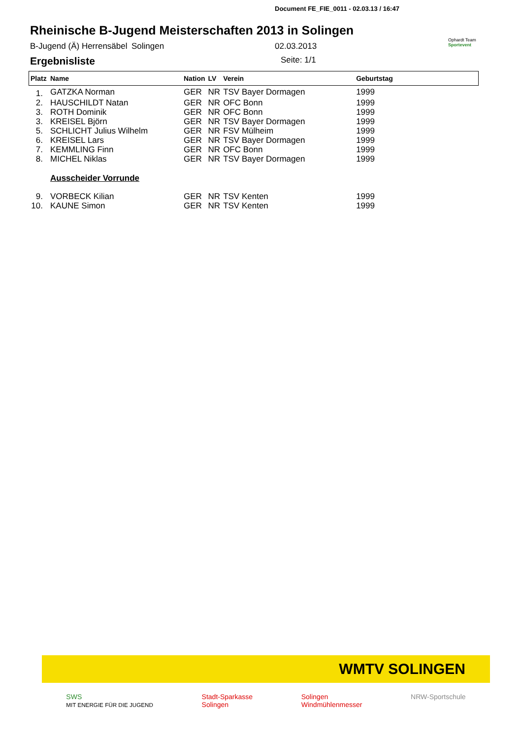Document FE_FIE_0011 - 02.03.13 / 16:47
Rheinische B-Jugend Meisterschaften 2013 in Solingen
Ophardt Team
Sportevent
B-Jugend (Ä) Herrensäbel Solingen 02.03.2013
Ergebnisliste Seite: 1/1
| Platz | Name | Nation | LV | Verein | Geburtstag |
| --- | --- | --- | --- | --- | --- |
| 1. | GATZKA Norman | GER | NR | TSV Bayer Dormagen | 1999 |
| 2. | HAUSCHILDT Natan | GER | NR | OFC Bonn | 1999 |
| 3. | ROTH Dominik | GER | NR | OFC Bonn | 1999 |
| 3. | KREISEL Björn | GER | NR | TSV Bayer Dormagen | 1999 |
| 5. | SCHLICHT Julius Wilhelm | GER | NR | FSV Mülheim | 1999 |
| 6. | KREISEL Lars | GER | NR | TSV Bayer Dormagen | 1999 |
| 7. | KEMMLING Finn | GER | NR | OFC Bonn | 1999 |
| 8. | MICHEL Niklas | GER | NR | TSV Bayer Dormagen | 1999 |
| | Ausscheider Vorrunde | | | | |
| 9. | VORBECK Kilian | GER | NR | TSV Kenten | 1999 |
| 10. | KAUNE Simon | GER | NR | TSV Kenten | 1999 |
WMTV SOLINGEN
SWS
MIT ENERGIE FÜR DIE JUGEND Stadt-Sparkasse
Solingen Solingen
Windmühlenmesser NRW-Sportschule